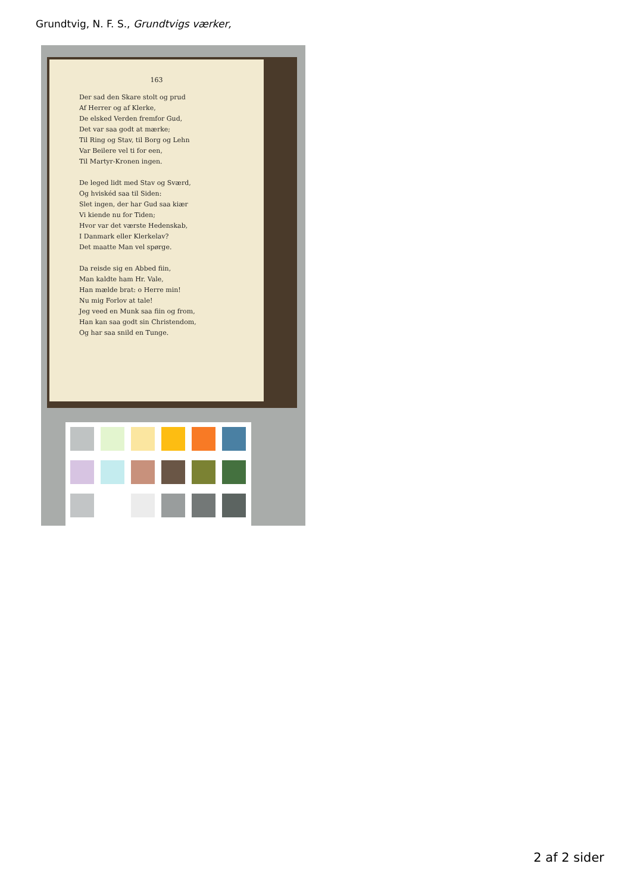Grundtvig, N. F. S., Grundtvigs værker,
163
Der sad den Skare stolt og prud
Af Herrer og af Klerke,
De elsked Verden fremfor Gud,
Det var saa godt at mærke;
Til Ring og Stav, til Borg og Lehn
Var Beilere vel ti for een,
Til Martyr-Kronen ingen.
De leged lidt med Stav og Sværd,
Og hviskéd saa til Siden:
Slet ingen, der har Gud saa kiær
Vi kiende nu for Tiden;
Hvor var det værste Hedenskab,
I Danmark eller Klerkelav?
Det maatte Man vel spørge.
Da reisde sig en Abbed fiin,
Man kaldte ham Hr. Vale,
Han mælde brat: o Herre min!
Nu mig Forlov at tale!
Jeg veed en Munk saa fiin og from,
Han kan saa godt sin Christendom,
Og har saa snild en Tunge.
2 af 2 sider